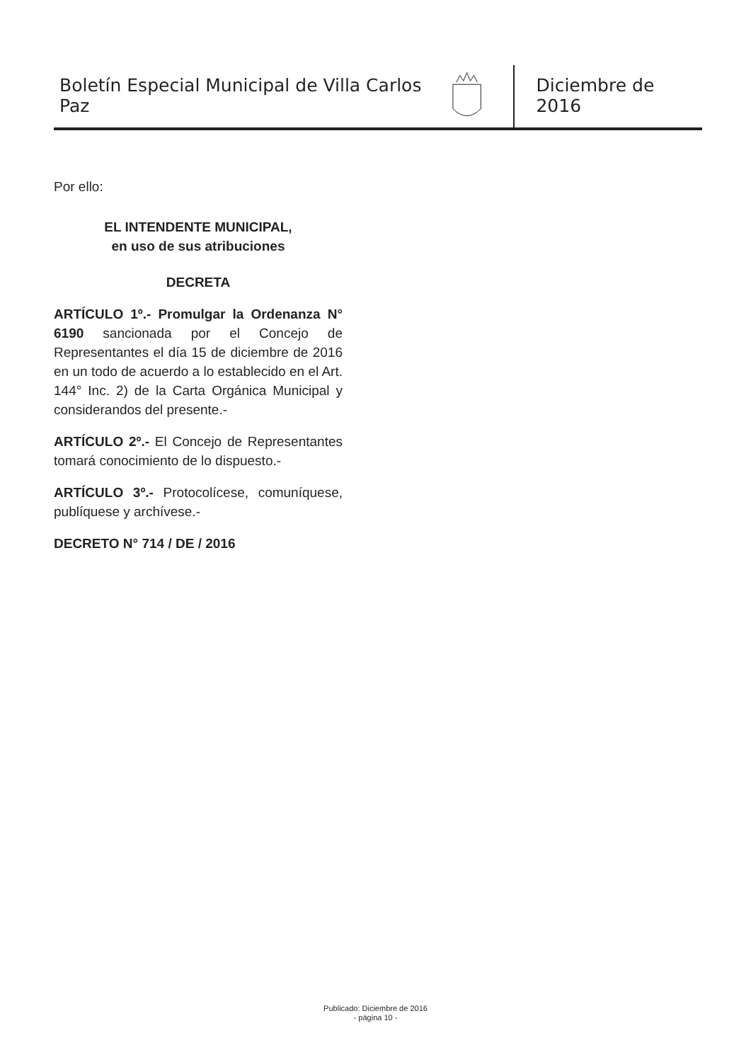Boletín Especial Municipal de Villa Carlos Paz
Diciembre de 2016
Por ello:
EL INTENDENTE MUNICIPAL,
en uso de sus atribuciones
DECRETA
ARTÍCULO 1º.- Promulgar la Ordenanza N° 6190 sancionada por el Concejo de Representantes el día 15 de diciembre de 2016 en un todo de acuerdo a lo establecido en el Art. 144° Inc. 2) de la Carta Orgánica Municipal y considerandos del presente.-
ARTÍCULO 2º.- El Concejo de Representantes tomará conocimiento de lo dispuesto.-
ARTÍCULO 3º.- Protocolícese, comuníquese, publíquese y archívese.-
DECRETO N° 714 / DE / 2016
Publicado: Diciembre de 2016
- página 10 -